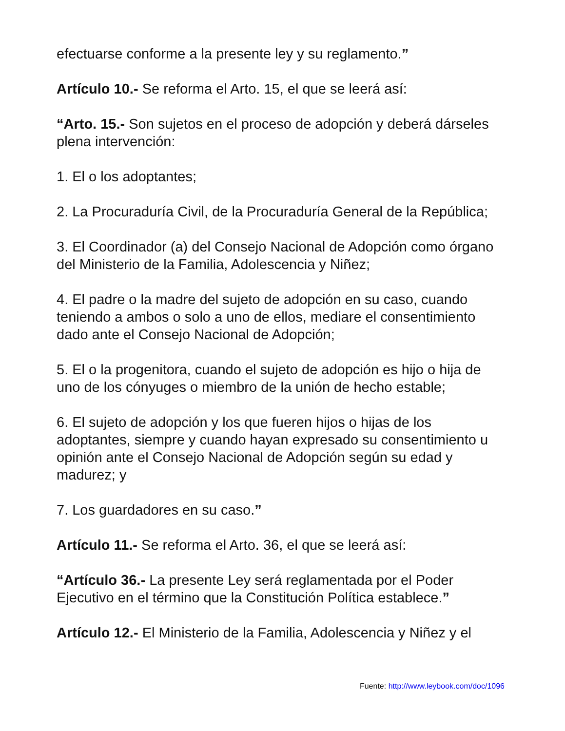efectuarse conforme a la presente ley y su reglamento.”
Artículo 10.- Se reforma el Arto. 15, el que se leerá así:
“Arto. 15.- Son sujetos en el proceso de adopción y deberá dárseles plena intervención:
1. El o los adoptantes;
2. La Procuraduría Civil, de la Procuraduría General de la República;
3. El Coordinador (a) del Consejo Nacional de Adopción como órgano del Ministerio de la Familia, Adolescencia y Niñez;
4. El padre o la madre del sujeto de adopción en su caso, cuando teniendo a ambos o solo a uno de ellos, mediare el consentimiento dado ante el Consejo Nacional de Adopción;
5. El o la progenitora, cuando el sujeto de adopción es hijo o hija de uno de los cónyuges o miembro de la unión de hecho estable;
6. El sujeto de adopción y los que fueren hijos o hijas de los adoptantes, siempre y cuando hayan expresado su consentimiento u opinión ante el Consejo Nacional de Adopción según su edad y madurez; y
7. Los guardadores en su caso.”
Artículo 11.- Se reforma el Arto. 36, el que se leerá así:
“Artículo 36.- La presente Ley será reglamentada por el Poder Ejecutivo en el término que la Constitución Política establece.”
Artículo 12.- El Ministerio de la Familia, Adolescencia y Niñez y el
Fuente: http://www.leybook.com/doc/1096